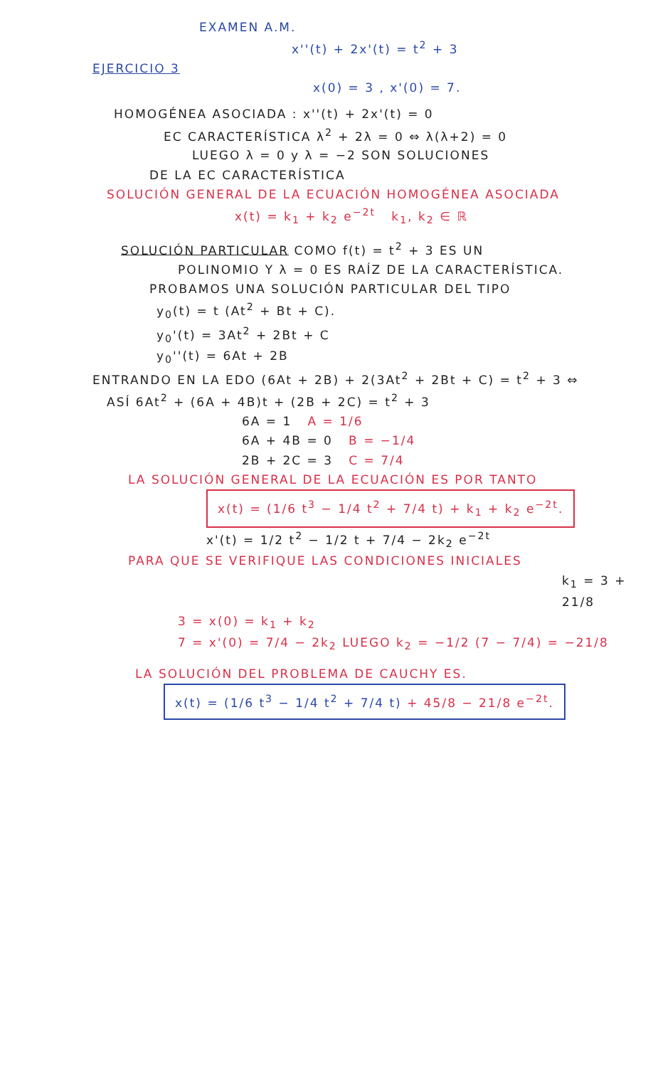EXAMEN A.M.
x''(t) + 2x'(t) = t<sup>2</sup> + 3
EJERCICIO 3
x(0) = 3 , x'(0) = 7.
HOMOGÉNEA ASOCIADA : x''(t) + 2x'(t) = 0
EC CARACTERÍSTICA λ<sup>2</sup> + 2λ = 0 ⇔ λ(λ+2) = 0
LUEGO λ = 0 y λ = −2 SON SOLUCIONES
DE LA EC CARACTERÍSTICA
SOLUCIÓN GENERAL DE LA ECUACIÓN HOMOGÉNEA ASOCIADA
x(t) = k<sub>1</sub> + k<sub>2</sub> e<sup>−2t</sup> k<sub>1</sub>, k<sub>2</sub> ∈ ℝ
SOLUCIÓN PARTICULAR COMO f(t) = t<sup>2</sup> + 3 ES UN
POLINOMIO Y λ = 0 ES RAÍZ DE LA CARACTERÍSTICA.
PROBAMOS UNA SOLUCIÓN PARTICULAR DEL TIPO
y<sub>0</sub>(t) = t (At<sup>2</sup> + Bt + C).
y<sub>0</sub>'(t) = 3At<sup>2</sup> + 2Bt + C
y<sub>0</sub>''(t) = 6At + 2B
ENTRANDO EN LA EDO (6At + 2B) + 2(3At<sup>2</sup> + 2Bt + C) = t<sup>2</sup> + 3 ⇔
ASÍ 6At<sup>2</sup> + (6A + 4B)t + (2B + 2C) = t<sup>2</sup> + 3
6A = 1 A = 1/6
6A + 4B = 0 B = −1/4
2B + 2C = 3 C = 7/4
LA SOLUCIÓN GENERAL DE LA ECUACIÓN ES POR TANTO
x(t) = (1/6 t<sup>3</sup> − 1/4 t<sup>2</sup> + 7/4 t) + k<sub>1</sub> + k<sub>2</sub> e<sup>−2t</sup>.
x'(t) = 1/2 t<sup>2</sup> − 1/2 t + 7/4 − 2k<sub>2</sub> e<sup>−2t</sup>
PARA QUE SE VERIFIQUE LAS CONDICIONES INICIALES
k<sub>1</sub> = 3 + 21/8
3 = x(0) = k<sub>1</sub> + k<sub>2</sub>
7 = x'(0) = 7/4 − 2k<sub>2</sub> LUEGO k<sub>2</sub> = −1/2 (7 − 7/4) = −21/8
LA SOLUCIÓN DEL PROBLEMA DE CAUCHY ES.
x(t) = (1/6 t<sup>3</sup> − 1/4 t<sup>2</sup> + 7/4 t) + 45/8 − 21/8 e<sup>−2t</sup>.